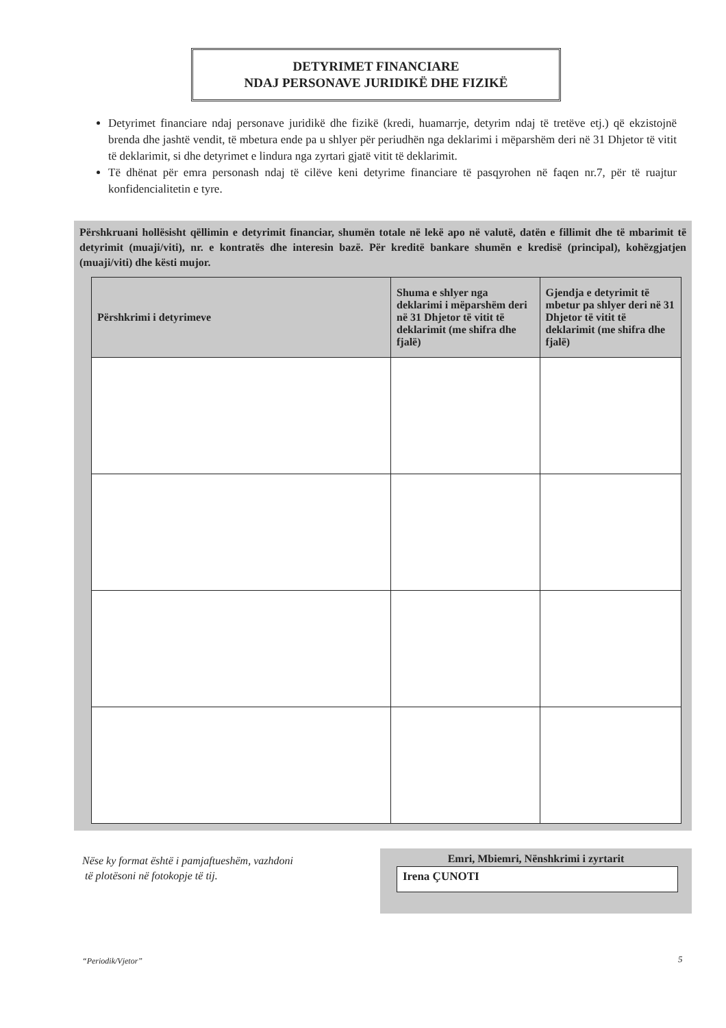DETYRIMET FINANCIARE
NDAJ PERSONAVE JURIDIKË DHE FIZIKË
Detyrimet financiare ndaj personave juridikë dhe fizikë (kredi, huamarrje, detyrim ndaj të tretëve etj.) që ekzistojnë brenda dhe jashtë vendit, të mbetura ende pa u shlyer për periudhën nga deklarimi i mëparshëm deri në 31 Dhjetor të vitit të deklarimit, si dhe detyrimet e lindura nga zyrtari gjatë vitit të deklarimit.
Të dhënat për emra personash ndaj të cilëve keni detyrime financiare të pasqyrohen në faqen nr.7, për të ruajtur konfidencialitetin e tyre.
Përshkruani hollësisht qëllimin e detyrimit financiar, shumën totale në lekë apo në valutë, datën e fillimit dhe të mbarimit të detyrimit (muaji/viti), nr. e kontratës dhe interesin bazë. Për kreditë bankare shumën e kredisë (principal), kohëzgjatjen (muaji/viti) dhe kësti mujor.
| Përshkrimi i detyrimeve | Shuma e shlyer nga deklarimi i mëparshëm deri në 31 Dhjetor të vitit të deklarimit (me shifra dhe fjalë) | Gjendja e detyrimit të mbetur pa shlyer deri në 31 Dhjetor të vitit të deklarimit (me shifra dhe fjalë) |
| --- | --- | --- |
Nëse ky format është i pamjaftueshëm, vazhdoni
të plotësoni në fotokopje të tij.
Emri, Mbiemri, Nënshkrimi i zyrtarit
Irena ÇUNOTI
“Periodik/Vjetor” 5